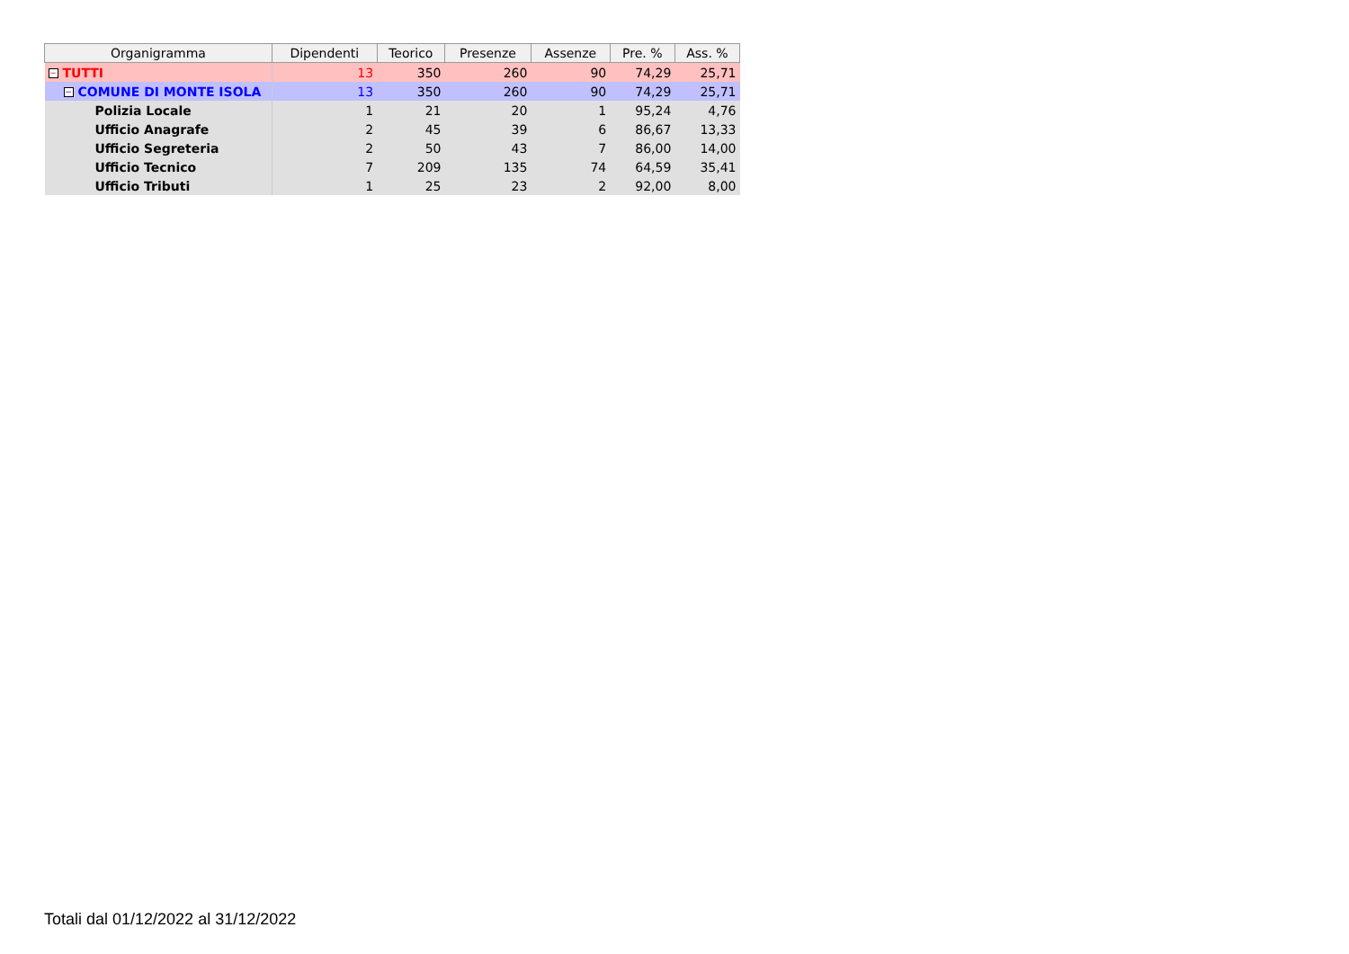| Organigramma | Dipendenti | Teorico | Presenze | Assenze | Pre. % | Ass. % |
| --- | --- | --- | --- | --- | --- | --- |
| − TUTTI | 13 | 350 | 260 | 90 | 74,29 | 25,71 |
| − COMUNE DI MONTE ISOLA | 13 | 350 | 260 | 90 | 74,29 | 25,71 |
| Polizia Locale | 1 | 21 | 20 | 1 | 95,24 | 4,76 |
| Ufficio Anagrafe | 2 | 45 | 39 | 6 | 86,67 | 13,33 |
| Ufficio Segreteria | 2 | 50 | 43 | 7 | 86,00 | 14,00 |
| Ufficio Tecnico | 7 | 209 | 135 | 74 | 64,59 | 35,41 |
| Ufficio Tributi | 1 | 25 | 23 | 2 | 92,00 | 8,00 |
Totali dal 01/12/2022 al 31/12/2022